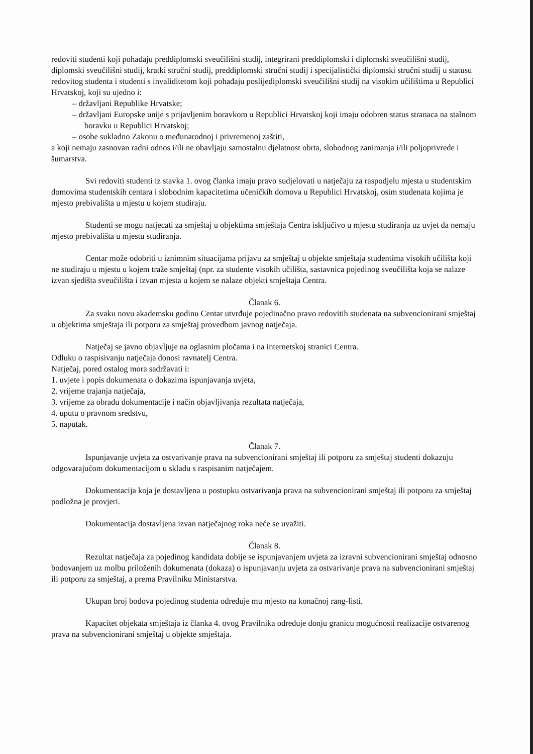redoviti studenti koji pohađaju preddiplomski sveučilišni studij, integrirani preddiplomski i diplomski sveučilišni studij, diplomski sveučilišni studij, kratki stručni studij, preddiplomski stručni studij i specijalistički diplomski stručni studij u statusu redovitog studenta i studenti s invaliditetom koji pohađaju poslijediplomski sveučilišni studij na visokim učilištima u Republici Hrvatskoj, koji su ujedno i:
– državljani Republike Hrvatske;
– državljani Europske unije s prijavljenim boravkom u Republici Hrvatskoj koji imaju odobren status stranaca na stalnom boravku u Republici Hrvatskoj;
– osobe sukladno Zakonu o međunarodnoj i privremenoj zaštiti,
a koji nemaju zasnovan radni odnos i/ili ne obavljaju samostalnu djelatnost obrta, slobodnog zanimanja i/ili poljoprivrede i šumarstva.
Svi redoviti studenti iz stavka 1. ovog članka imaju pravo sudjelovati u natječaju za raspodjelu mjesta u studentskim domovima studentskih centara i slobodnim kapacitetima učeničkih domova u Republici Hrvatskoj, osim studenata kojima je mjesto prebivališta u mjestu u kojem studiraju.
Studenti se mogu natjecati za smještaj u objektima smještaja Centra isključivo u mjestu studiranja uz uvjet da nemaju mjesto prebivališta u mjestu studiranja.
Centar može odobriti u iznimnim situacijama prijavu za smještaj u objekte smještaja studentima visokih učilišta koji ne studiraju u mjestu u kojem traže smještaj (npr. za studente visokih učilišta, sastavnica pojedinog sveučilišta koja se nalaze izvan sjedišta sveučilišta i izvan mjesta u kojem se nalaze objekti smještaja Centra.
Članak 6.
Za svaku novu akademsku godinu Centar utvrđuje pojedinačno pravo redovitih studenata na subvencionirani smještaj u objektima smještaja ili potporu za smještaj provedbom javnog natječaja.
Natječaj se javno objavljuje na oglasnim pločama i na internetskoj stranici Centra.
Odluku o raspisivanju natječaja donosi ravnatelj Centra.
Natječaj, pored ostalog mora sadržavati i:
1. uvjete i popis dokumenata o dokazima ispunjavanja uvjeta,
2. vrijeme trajanja natječaja,
3. vrijeme za obradu dokumentacije i način objavljivanja rezultata natječaja,
4. uputu o pravnom sredstvu,
5. naputak.
Članak 7.
Ispunjavanje uvjeta za ostvarivanje prava na subvencionirani smještaj ili potporu za smještaj studenti dokazuju odgovarajućom dokumentacijom u skladu s raspisanim natječajem.
Dokumentacija koja je dostavljena u postupku ostvarivanja prava na subvencionirani smještaj ili potporu za smještaj podložna je provjeri.
Dokumentacija dostavljena izvan natječajnog roka neće se uvažiti.
Članak 8.
Rezultat natječaja za pojedinog kandidata dobije se ispunjavanjem uvjeta za izravni subvencionirani smještaj odnosno bodovanjem uz molbu priloženih dokumenata (dokaza) o ispunjavanju uvjeta za ostvarivanje prava na subvencionirani smještaj ili potporu za smještaj, a prema Pravilniku Ministarstva.
Ukupan broj bodova pojedinog studenta određuje mu mjesto na konačnoj rang-listi.
Kapacitet objekata smještaja iz članka 4. ovog Pravilnika određuje donju granicu mogućnosti realizacije ostvarenog prava na subvencionirani smještaj u objekte smještaja.